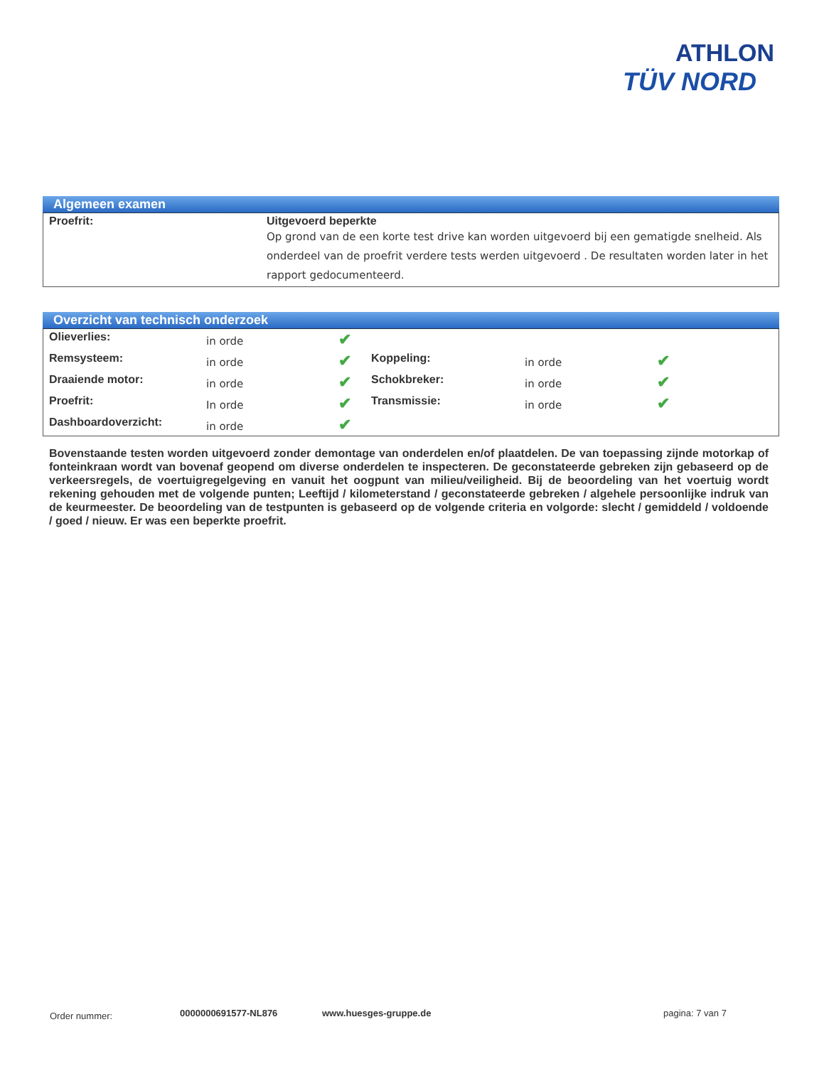ATHLON
TÜV NORD
Algemeen examen
| Proefrit: | Uitgevoerd beperkte Op grond van de een korte test drive kan worden uitgevoerd bij een gematigde snelheid. Als onderdeel van de proefrit verdere tests werden uitgevoerd . De resultaten worden later in het rapport gedocumenteerd. |
Overzicht van technisch onderzoek
| Olieverlies: | in orde | ✔ | | | |
| Remsysteem: | in orde | ✔ | Koppeling: | in orde | ✔ |
| Draaiende motor: | in orde | ✔ | Schokbreker: | in orde | ✔ |
| Proefrit: | In orde | ✔ | Transmissie: | in orde | ✔ |
| Dashboardoverzicht: | in orde | ✔ | | | |
Bovenstaande testen worden uitgevoerd zonder demontage van onderdelen en/of plaatdelen. De van toepassing zijnde motorkap of fonteinkraan wordt van bovenaf geopend om diverse onderdelen te inspecteren. De geconstateerde gebreken zijn gebaseerd op de verkeersregels, de voertuigregelgeving en vanuit het oogpunt van milieu/veiligheid. Bij de beoordeling van het voertuig wordt rekening gehouden met de volgende punten; Leeftijd / kilometerstand / geconstateerde gebreken / algehele persoonlijke indruk van de keurmeester. De beoordeling van de testpunten is gebaseerd op de volgende criteria en volgorde: slecht / gemiddeld / voldoende / goed / nieuw. Er was een beperkte proefrit.
Order nummer: 0000000691577-NL876 www.huesges-gruppe.de pagina: 7 van 7